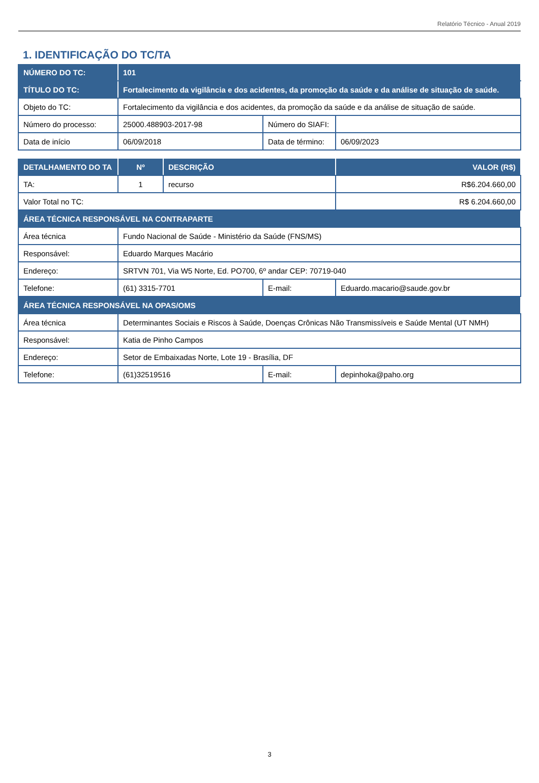Relatório Técnico - Anual 2019
1. IDENTIFICAÇÃO DO TC/TA
| NÚMERO DO TC: | 101 | | | |
| --- | --- | --- | --- | --- |
| TÍTULO DO TC: | Fortalecimento da vigilância e dos acidentes, da promoção da saúde e da análise de situação de saúde. | | | |
| Objeto do TC: | Fortalecimento da vigilância e dos acidentes, da promoção da saúde e da análise de situação de saúde. | | | |
| Número do processo: | 25000.488903-2017-98 | | Número do SIAFI: | |
| Data de início | 06/09/2018 | | Data de término: | 06/09/2023 |
| DETALHAMENTO DO TA | Nº | DESCRIÇÃO | | VALOR (R$) |
| TA: | 1 | recurso | | R$6.204.660,00 |
| Valor Total no TC: | | | | R$ 6.204.660,00 |
| ÁREA TÉCNICA RESPONSÁVEL NA CONTRAPARTE | | | | |
| Área técnica | Fundo Nacional de Saúde - Ministério da Saúde (FNS/MS) | | | |
| Responsável: | Eduardo Marques Macário | | | |
| Endereço: | SRTVN 701, Via W5 Norte, Ed. PO700, 6º andar CEP: 70719-040 | | | |
| Telefone: | (61) 3315-7701 | | E-mail: | Eduardo.macario@saude.gov.br |
| ÁREA TÉCNICA RESPONSÁVEL NA OPAS/OMS | | | | |
| Área técnica | Determinantes Sociais e Riscos à Saúde, Doenças Crônicas Não Transmissíveis e Saúde Mental (UT NMH) | | | |
| Responsável: | Katia de Pinho Campos | | | |
| Endereço: | Setor de Embaixadas Norte, Lote 19 - Brasília, DF | | | |
| Telefone: | (61)32519516 | | E-mail: | depinhoka@paho.org |
3